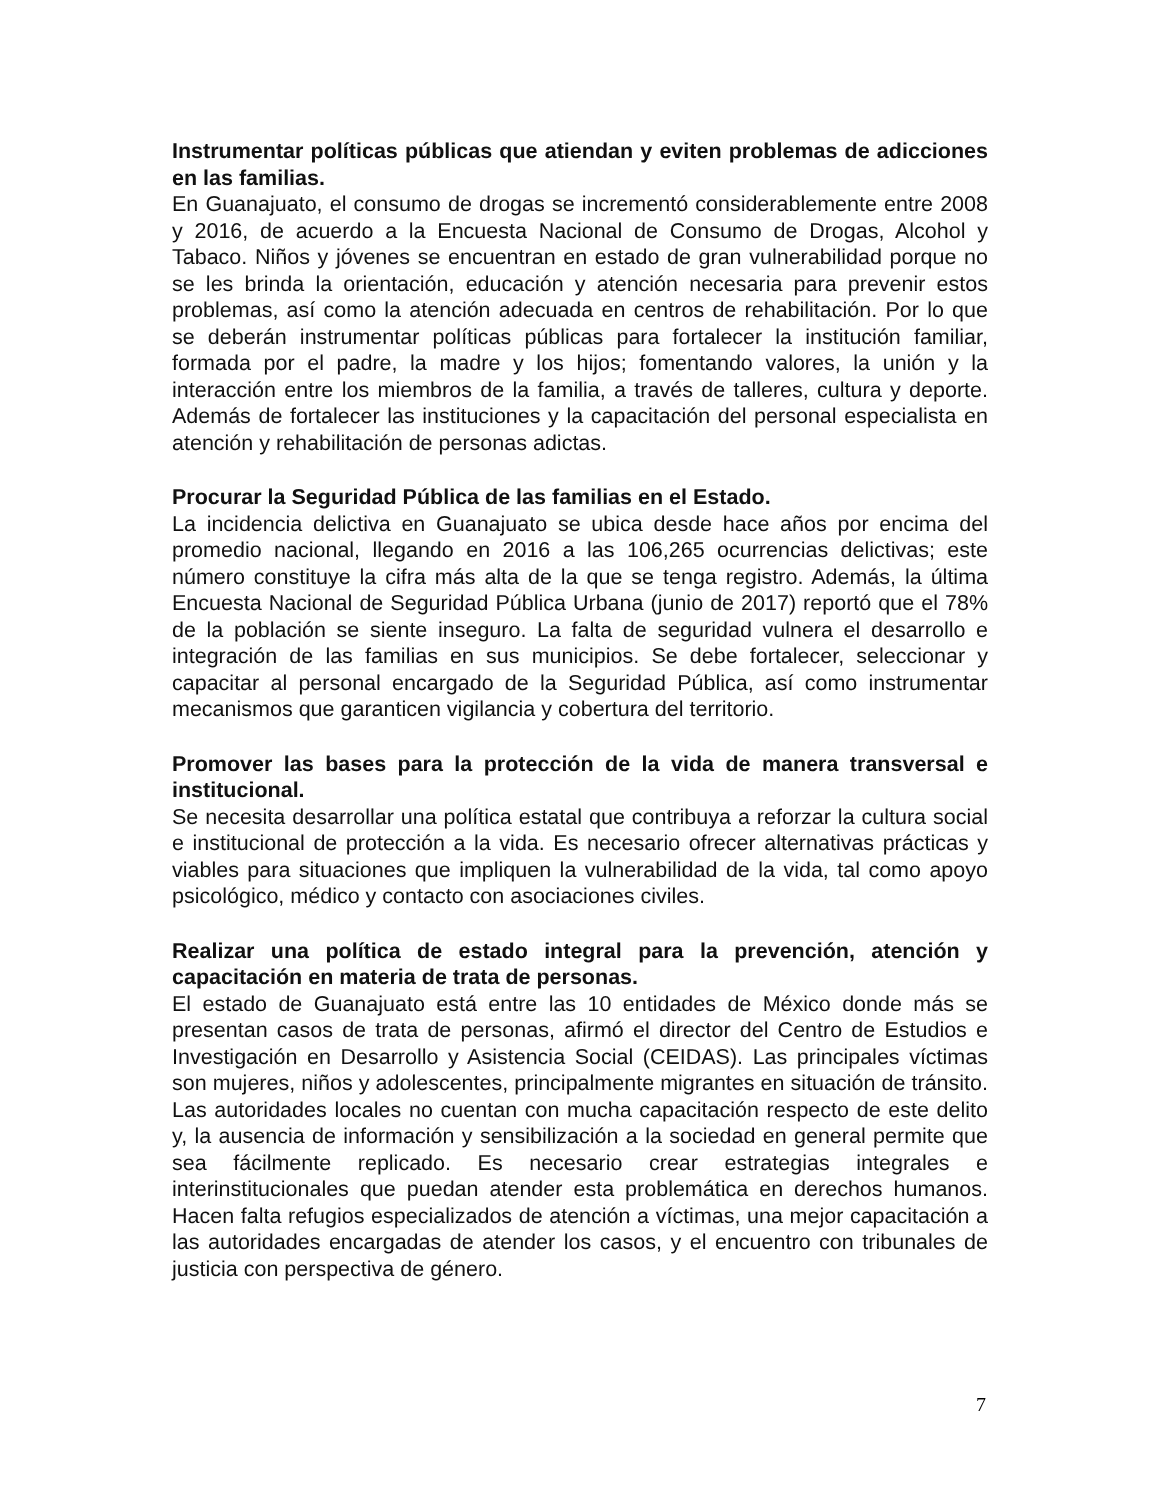Instrumentar políticas públicas que atiendan y eviten problemas de adicciones en las familias.
En Guanajuato, el consumo de drogas se incrementó considerablemente entre 2008 y 2016, de acuerdo a la Encuesta Nacional de Consumo de Drogas, Alcohol y Tabaco. Niños y jóvenes se encuentran en estado de gran vulnerabilidad porque no se les brinda la orientación, educación y atención necesaria para prevenir estos problemas, así como la atención adecuada en centros de rehabilitación. Por lo que se deberán instrumentar políticas públicas para fortalecer la institución familiar, formada por el padre, la madre y los hijos; fomentando valores, la unión y la interacción entre los miembros de la familia, a través de talleres, cultura y deporte. Además de fortalecer las instituciones y la capacitación del personal especialista en atención y rehabilitación de personas adictas.
Procurar la Seguridad Pública de las familias en el Estado.
La incidencia delictiva en Guanajuato se ubica desde hace años por encima del promedio nacional, llegando en 2016 a las 106,265 ocurrencias delictivas; este número constituye la cifra más alta de la que se tenga registro. Además, la última Encuesta Nacional de Seguridad Pública Urbana (junio de 2017) reportó que el 78% de la población se siente inseguro. La falta de seguridad vulnera el desarrollo e integración de las familias en sus municipios. Se debe fortalecer, seleccionar y capacitar al personal encargado de la Seguridad Pública, así como instrumentar mecanismos que garanticen vigilancia y cobertura del territorio.
Promover las bases para la protección de la vida de manera transversal e institucional.
Se necesita desarrollar una política estatal que contribuya a reforzar la cultura social e institucional de protección a la vida. Es necesario ofrecer alternativas prácticas y viables para situaciones que impliquen la vulnerabilidad de la vida, tal como apoyo psicológico, médico y contacto con asociaciones civiles.
Realizar una política de estado integral para la prevención, atención y capacitación en materia de trata de personas.
El estado de Guanajuato está entre las 10 entidades de México donde más se presentan casos de trata de personas, afirmó el director del Centro de Estudios e Investigación en Desarrollo y Asistencia Social (CEIDAS). Las principales víctimas son mujeres, niños y adolescentes, principalmente migrantes en situación de tránsito. Las autoridades locales no cuentan con mucha capacitación respecto de este delito y, la ausencia de información y sensibilización a la sociedad en general permite que sea fácilmente replicado. Es necesario crear estrategias integrales e interinstitucionales que puedan atender esta problemática en derechos humanos. Hacen falta refugios especializados de atención a víctimas, una mejor capacitación a las autoridades encargadas de atender los casos, y el encuentro con tribunales de justicia con perspectiva de género.
7